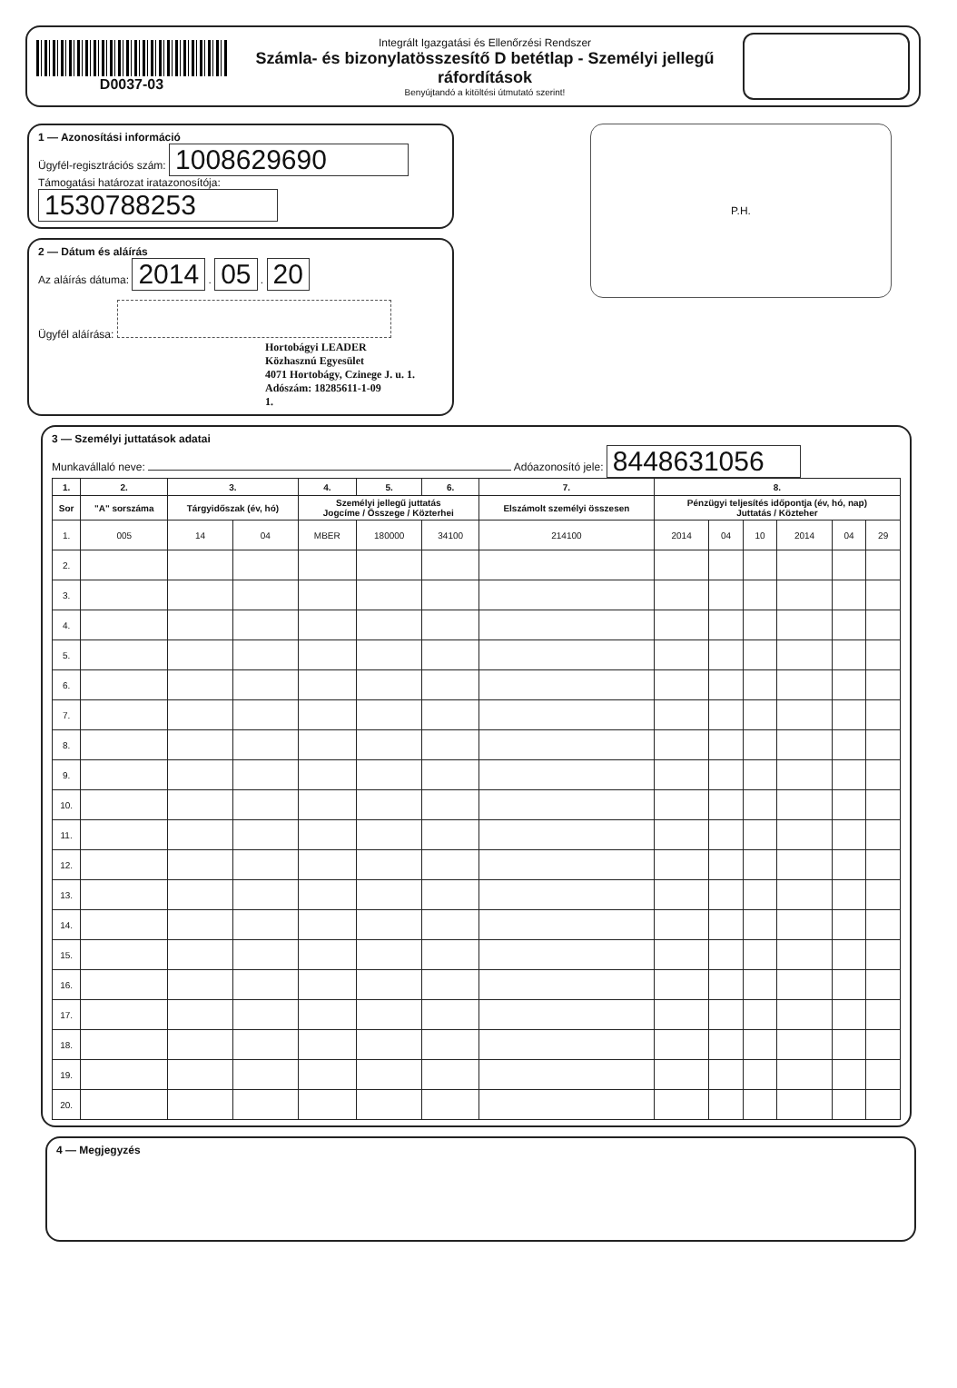D0037-03
Integrált Igazgatási és Ellenőrzési Rendszer
Számla- és bizonylatösszesítő D betétlap - Személyi jellegű ráfordítások
Benyújtandó a kitöltési útmutató szerint!
1 — Azonosítási információ
Ügyfél-regisztrációs szám: 1008629690
Támogatási határozat iratazonosítója: 1530788253
2 — Dátum és aláírás
Az aláírás dátuma: 2014 . 05 . 20
Ügyfél aláírása:
Hortobágyi LEADER
Közhasznú Egyesület
4071 Hortobágy, Czinege J. u. 1.
Adószám: 18285611-1-09
1.
P.H.
3 — Személyi juttatások adatai
Munkavállaló neve: Adóazonosító jele: 8448631056
| 1. | 2. | 3. | | 4. | 5. | 6. | 7. | 8. | | | | | |
| --- | --- | --- | --- | --- | --- | --- | --- | --- | --- | --- | --- | --- | --- |
| Sor | "A" sorszáma | Tárgyidőszak (év, hó) | | Személyi jellegű juttatás Jogcíme / Összege / Közterhei | | | Elszámolt személyi összesen | Pénzügyi teljesítés időpontja (év, hó, nap) Juttatás / Közteher | | | | | |
| 1. | 005 | 14 | 04 | MBER | 180000 | 34100 | 214100 | 2014 | 04 | 10 | 2014 | 04 | 29 |
| 2. | | | | | | | | | | | | | |
| 3. | | | | | | | | | | | | | |
| 4. | | | | | | | | | | | | | |
| 5. | | | | | | | | | | | | | |
| 6. | | | | | | | | | | | | | |
| 7. | | | | | | | | | | | | | |
| 8. | | | | | | | | | | | | | |
| 9. | | | | | | | | | | | | | |
| 10. | | | | | | | | | | | | | |
| 11. | | | | | | | | | | | | | |
| 12. | | | | | | | | | | | | | |
| 13. | | | | | | | | | | | | | |
| 14. | | | | | | | | | | | | | |
| 15. | | | | | | | | | | | | | |
| 16. | | | | | | | | | | | | | |
| 17. | | | | | | | | | | | | | |
| 18. | | | | | | | | | | | | | |
| 19. | | | | | | | | | | | | | |
| 20. | | | | | | | | | | | | | |
4 — Megjegyzés